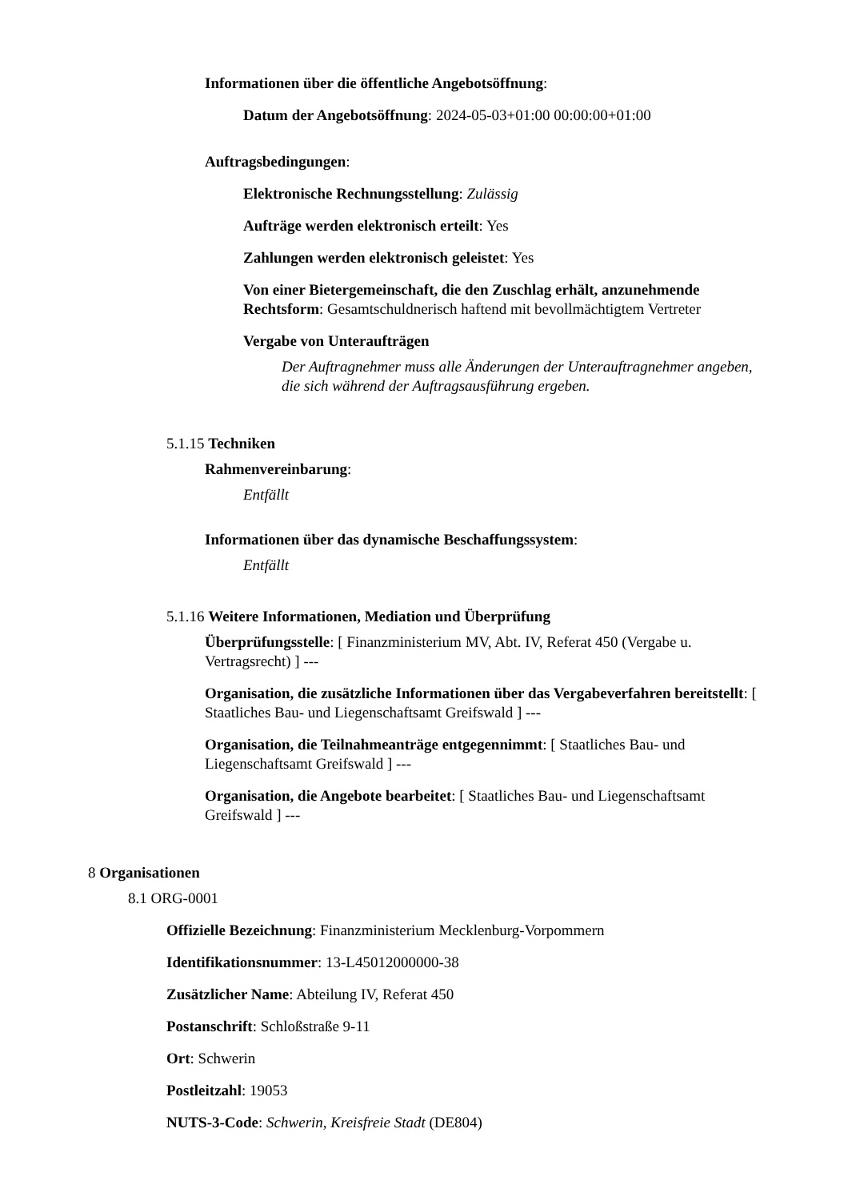Informationen über die öffentliche Angebotsöffnung:
Datum der Angebotsöffnung: 2024-05-03+01:00 00:00:00+01:00
Auftragsbedingungen:
Elektronische Rechnungsstellung: Zulässig
Aufträge werden elektronisch erteilt: Yes
Zahlungen werden elektronisch geleistet: Yes
Von einer Bietergemeinschaft, die den Zuschlag erhält, anzunehmende Rechtsform: Gesamtschuldnerisch haftend mit bevollmächtigtem Vertreter
Vergabe von Unteraufträgen
Der Auftragnehmer muss alle Änderungen der Unterauftragnehmer angeben, die sich während der Auftragsausführung ergeben.
5.1.15 Techniken
Rahmenvereinbarung:
Entfällt
Informationen über das dynamische Beschaffungssystem:
Entfällt
5.1.16 Weitere Informationen, Mediation und Überprüfung
Überprüfungsstelle: [ Finanzministerium MV, Abt. IV, Referat 450 (Vergabe u. Vertragsrecht) ] ---
Organisation, die zusätzliche Informationen über das Vergabeverfahren bereitstellt: [ Staatliches Bau- und Liegenschaftsamt Greifswald ] ---
Organisation, die Teilnahmeanträge entgegennimmt: [ Staatliches Bau- und Liegenschaftsamt Greifswald ] ---
Organisation, die Angebote bearbeitet: [ Staatliches Bau- und Liegenschaftsamt Greifswald ] ---
8 Organisationen
8.1 ORG-0001
Offizielle Bezeichnung: Finanzministerium Mecklenburg-Vorpommern
Identifikationsnummer: 13-L45012000000-38
Zusätzlicher Name: Abteilung IV, Referat 450
Postanschrift: Schloßstraße 9-11
Ort: Schwerin
Postleitzahl: 19053
NUTS-3-Code: Schwerin, Kreisfreie Stadt (DE804)